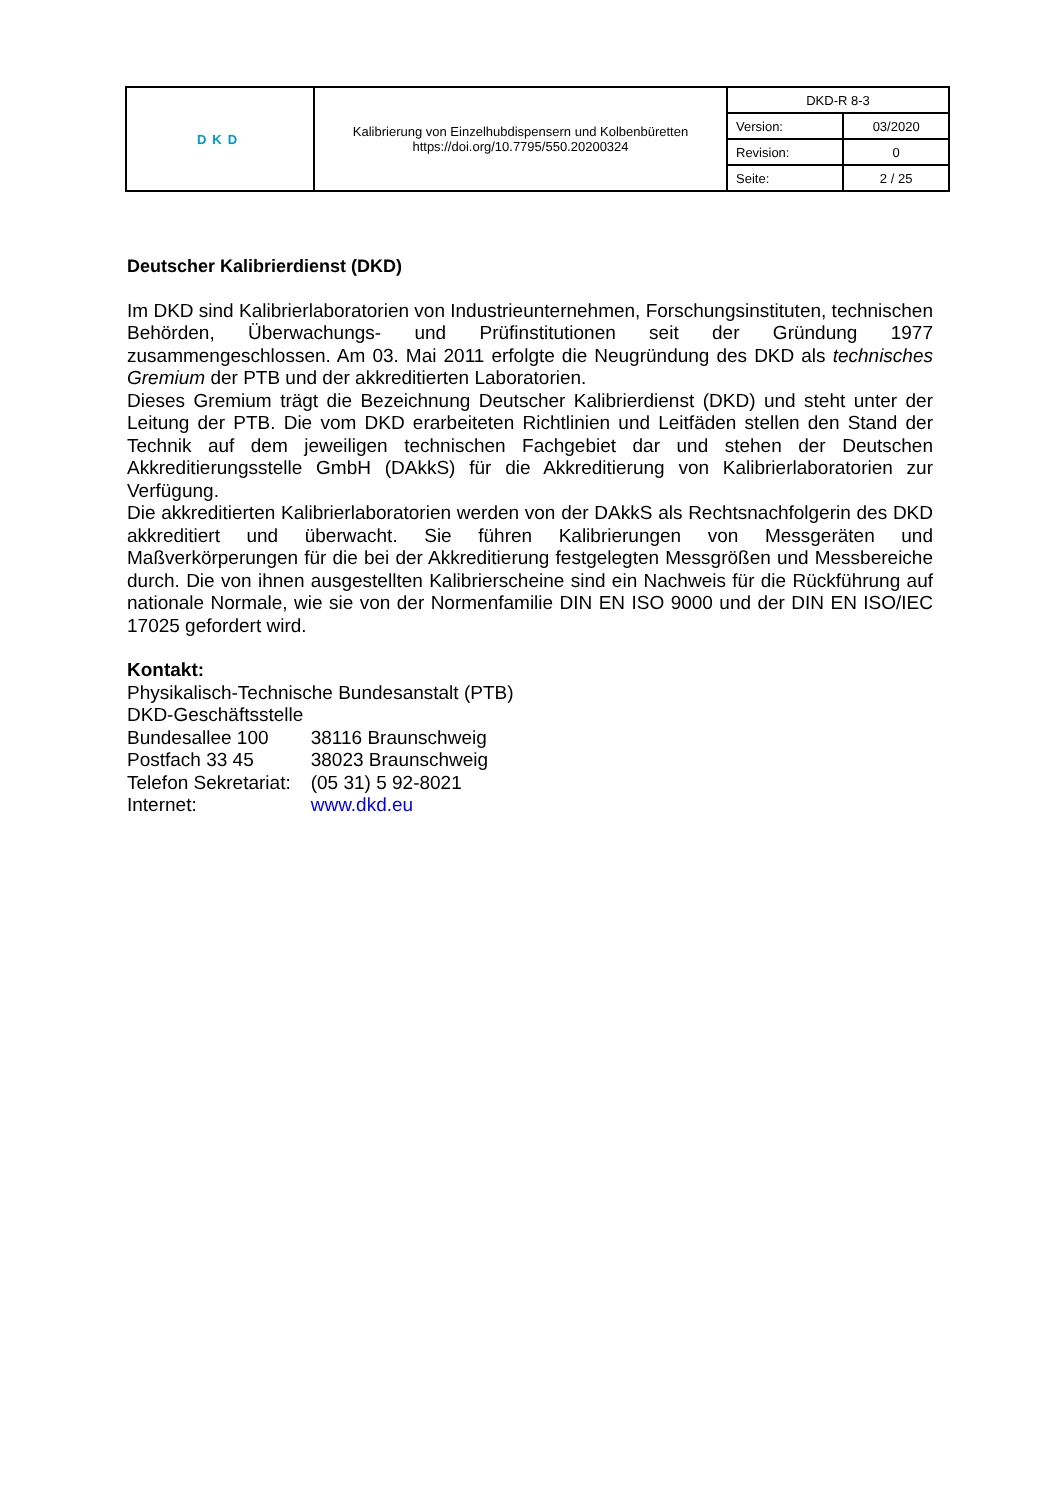| DKD | Kalibrierung von Einzelhubdispensern und Kolbenbüretten https://doi.org/10.7795/550.20200324 | DKD-R 8-3 | |
| | | Version: | 03/2020 |
| | | Revision: | 0 |
| | | Seite: | 2 / 25 |
Deutscher Kalibrierdienst (DKD)
Im DKD sind Kalibrierlaboratorien von Industrieunternehmen, Forschungsinstituten, technischen Behörden, Überwachungs- und Prüfinstitutionen seit der Gründung 1977 zusammengeschlossen. Am 03. Mai 2011 erfolgte die Neugründung des DKD als technisches Gremium der PTB und der akkreditierten Laboratorien.
Dieses Gremium trägt die Bezeichnung Deutscher Kalibrierdienst (DKD) und steht unter der Leitung der PTB. Die vom DKD erarbeiteten Richtlinien und Leitfäden stellen den Stand der Technik auf dem jeweiligen technischen Fachgebiet dar und stehen der Deutschen Akkreditierungsstelle GmbH (DAkkS) für die Akkreditierung von Kalibrierlaboratorien zur Verfügung.
Die akkreditierten Kalibrierlaboratorien werden von der DAkkS als Rechtsnachfolgerin des DKD akkreditiert und überwacht. Sie führen Kalibrierungen von Messgeräten und Maßverkörperungen für die bei der Akkreditierung festgelegten Messgrößen und Messbereiche durch. Die von ihnen ausgestellten Kalibrierscheine sind ein Nachweis für die Rückführung auf nationale Normale, wie sie von der Normenfamilie DIN EN ISO 9000 und der DIN EN ISO/IEC 17025 gefordert wird.
Kontakt:
Physikalisch-Technische Bundesanstalt (PTB)
DKD-Geschäftsstelle
| Bundesallee 100 | 38116 Braunschweig |
| Postfach 33 45 | 38023 Braunschweig |
| Telefon Sekretariat: | (05 31) 5 92-8021 |
| Internet: | www.dkd.eu |